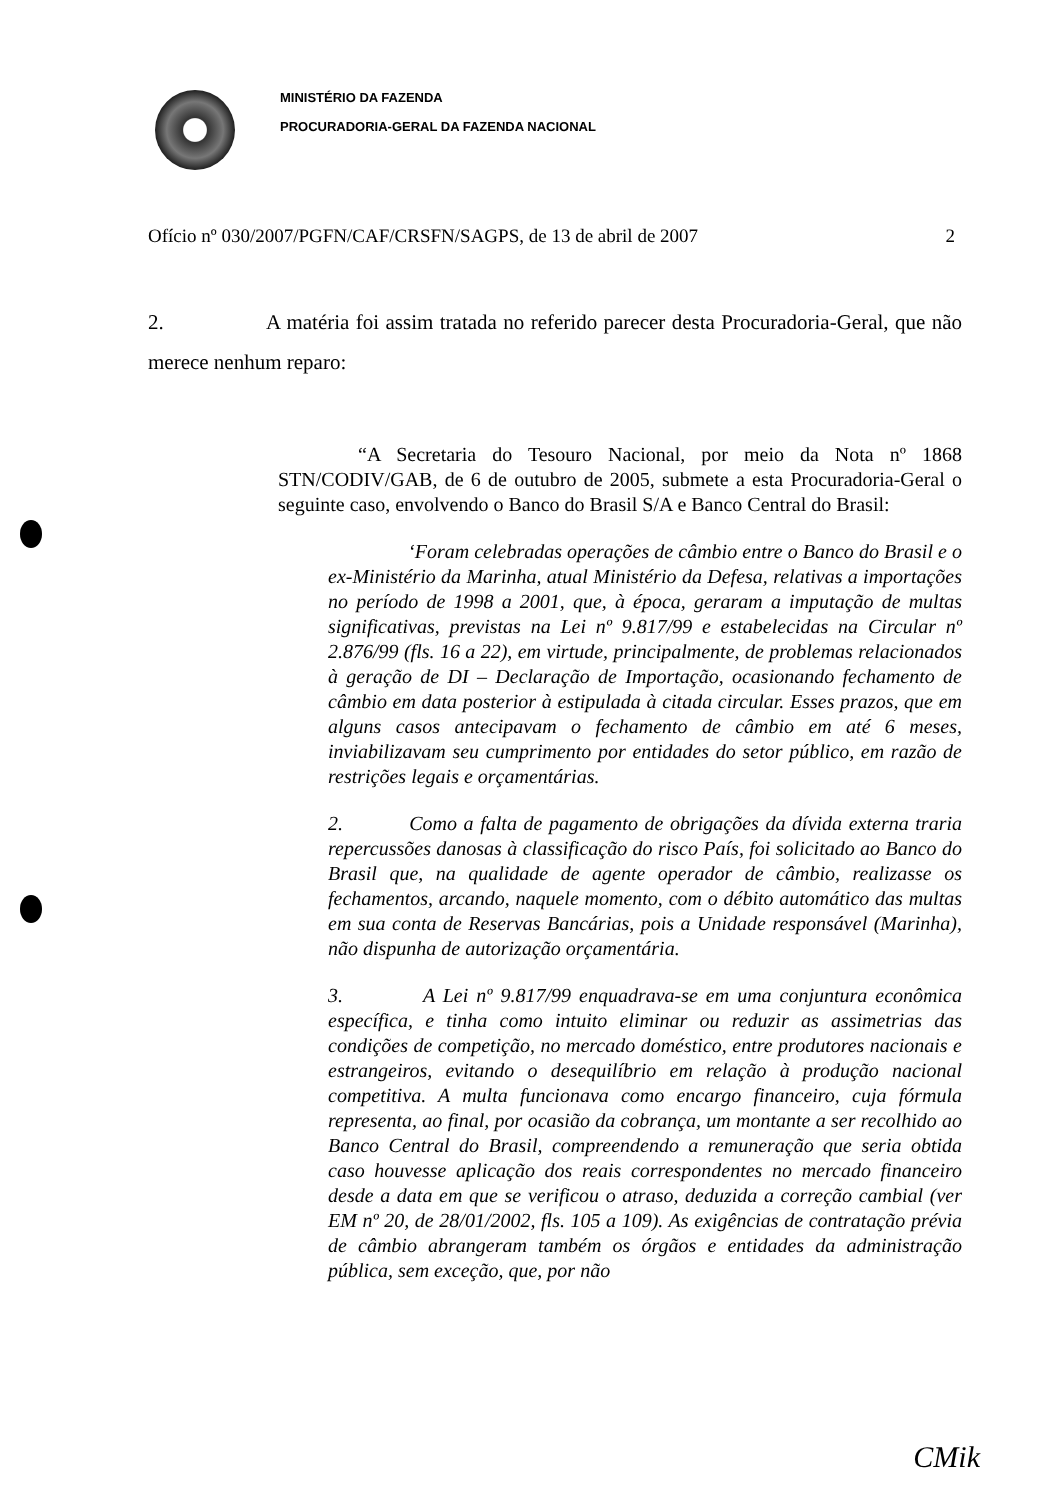MINISTÉRIO DA FAZENDA
PROCURADORIA-GERAL DA FAZENDA NACIONAL
Ofício nº 030/2007/PGFN/CAF/CRSFN/SAGPS, de 13 de abril de 2007 2
2. A matéria foi assim tratada no referido parecer desta Procuradoria-Geral, que não merece nenhum reparo:
“A Secretaria do Tesouro Nacional, por meio da Nota nº 1868 STN/CODIV/GAB, de 6 de outubro de 2005, submete a esta Procuradoria-Geral o seguinte caso, envolvendo o Banco do Brasil S/A e Banco Central do Brasil:
‘Foram celebradas operações de câmbio entre o Banco do Brasil e o ex-Ministério da Marinha, atual Ministério da Defesa, relativas a importações no período de 1998 a 2001, que, à época, geraram a imputação de multas significativas, previstas na Lei nº 9.817/99 e estabelecidas na Circular nº 2.876/99 (fls. 16 a 22), em virtude, principalmente, de problemas relacionados à geração de DI – Declaração de Importação, ocasionando fechamento de câmbio em data posterior à estipulada à citada circular. Esses prazos, que em alguns casos antecipavam o fechamento de câmbio em até 6 meses, inviabilizavam seu cumprimento por entidades do setor público, em razão de restrições legais e orçamentárias.
2. Como a falta de pagamento de obrigações da dívida externa traria repercussões danosas à classificação do risco País, foi solicitado ao Banco do Brasil que, na qualidade de agente operador de câmbio, realizasse os fechamentos, arcando, naquele momento, com o débito automático das multas em sua conta de Reservas Bancárias, pois a Unidade responsável (Marinha), não dispunha de autorização orçamentária.
3. A Lei nº 9.817/99 enquadrava-se em uma conjuntura econômica específica, e tinha como intuito eliminar ou reduzir as assimetrias das condições de competição, no mercado doméstico, entre produtores nacionais e estrangeiros, evitando o desequilíbrio em relação à produção nacional competitiva. A multa funcionava como encargo financeiro, cuja fórmula representa, ao final, por ocasião da cobrança, um montante a ser recolhido ao Banco Central do Brasil, compreendendo a remuneração que seria obtida caso houvesse aplicação dos reais correspondentes no mercado financeiro desde a data em que se verificou o atraso, deduzida a correção cambial (ver EM nº 20, de 28/01/2002, fls. 105 a 109). As exigências de contratação prévia de câmbio abrangeram também os órgãos e entidades da administração pública, sem exceção, que, por não
CMik